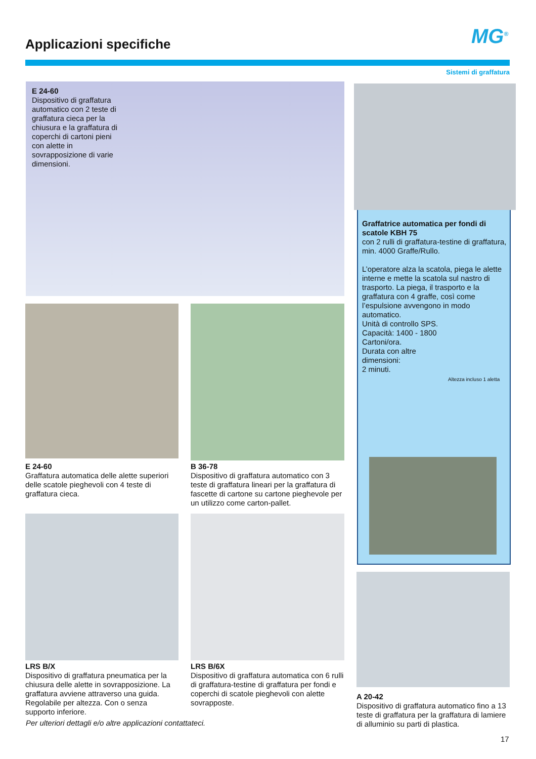Applicazioni specifiche MG<sup>®</sup>
Sistemi di graffatura
E 24-60
Dispositivo di graffatura automatico con 2 teste di graffatura cieca per la chiusura e la graffatura di coperchi di cartoni pieni con alette in sovrapposizione di varie dimensioni.
E 24-60
Graffatura automatica delle alette superiori delle scatole pieghevoli con 4 teste di graffatura cieca.
B 36-78
Dispositivo di graffatura automatico con 3 teste di graffatura lineari per la graffatura di fascette di cartone su cartone pieghevole per un utilizzo come carton-pallet.
LRS B/X
Dispositivo di graffatura pneumatica per la chiusura delle alette in sovrapposizione. La graffatura avviene attraverso una guida. Regolabile per altezza. Con o senza supporto inferiore.
LRS B/6X
Dispositivo di graffatura automatica con 6 rulli di graffatura-testine di graffatura per fondi e coperchi di scatole pieghevoli con alette sovrapposte.
Per ulteriori dettagli e/o altre applicazioni contattateci.
Graffatrice automatica per fondi di scatole KBH 75
con 2 rulli di graffatura-testine di graffatura, min. 4000 Graffe/Rullo.
L’operatore alza la scatola, piega le alette interne e mette la scatola sul nastro di trasporto. La piega, il trasporto e la graffatura con 4 graffe, così come l’espulsione avvengono in modo automatico.
Unità di controllo SPS.
Capacità: 1400 - 1800
Cartoni/ora.
Durata con altre
dimensioni:
2 minuti.
Altezza incluso 1 aletta
A 20-42
Dispositivo di graffatura automatico fino a 13 teste di graffatura per la graffatura di lamiere di alluminio su parti di plastica.
17